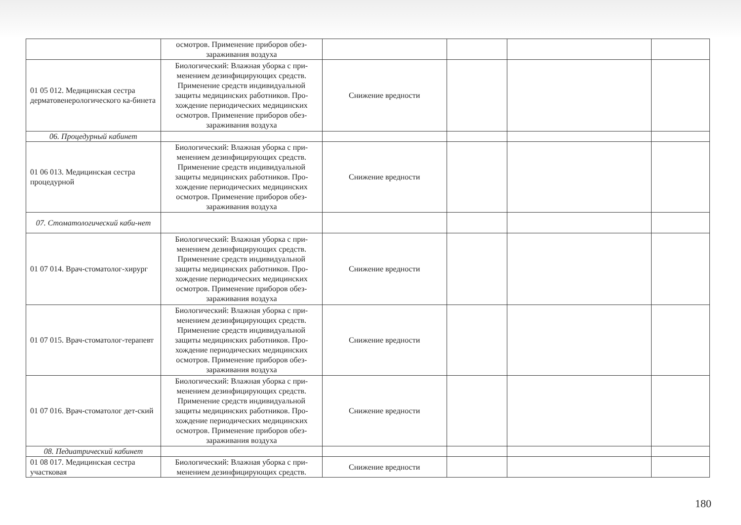| | осмотров. Применение приборов обез-заражива­ния воздуха | | | | |
| 01 05 012. Медицинская сестра дерматовенерологического ка-бинета | Биологический: Влажная уборка с при-менением дезинфицирующих средств. Применение средств индивидуальной защиты медицинских работников. Про-хождение периодических медицинских осмотров. Применение приборов обез-заражива­ния воздуха | Снижение вредности | | | |
| 06. Процедурный кабинет | | | | | |
| 01 06 013. Медицинская сестра процедурной | Биологический: Влажная уборка с при-менением дезинфицирующих средств. Применение средств индивидуальной защиты медицинских работников. Про-хождение периодических медицинских осмотров. Применение приборов обез-заражива­ния воздуха | Снижение вредности | | | |
| 07. Стоматологический каби-нет | | | | | |
| 01 07 014. Врач-стоматолог-хирург | Биологический: Влажная уборка с при-менением дезинфицирующих средств. Применение средств индивидуальной защиты медицинских работников. Про-хождение периодических медицинских осмотров. Применение приборов обез-заражива­ния воздуха | Снижение вредности | | | |
| 01 07 015. Врач-стоматолог-терапевт | Биологический: Влажная уборка с при-менением дезинфицирующих средств. Применение средств индивидуальной защиты медицинских работников. Про-хождение периодических медицинских осмотров. Применение приборов обез-заражива­ния воздуха | Снижение вредности | | | |
| 01 07 016. Врач-стоматолог дет-ский | Биологический: Влажная уборка с при-менением дезинфицирующих средств. Применение средств индивидуальной защиты медицинских работников. Про-хождение периодических медицинских осмотров. Применение приборов обез-заражива­ния воздуха | Снижение вредности | | | |
| 08. Педиатрический кабинет | | | | | |
| 01 08 017. Медицинская сестра участковая | Биологический: Влажная уборка с при-менением дезинфицирующих средств. | Снижение вредности | | | |
180